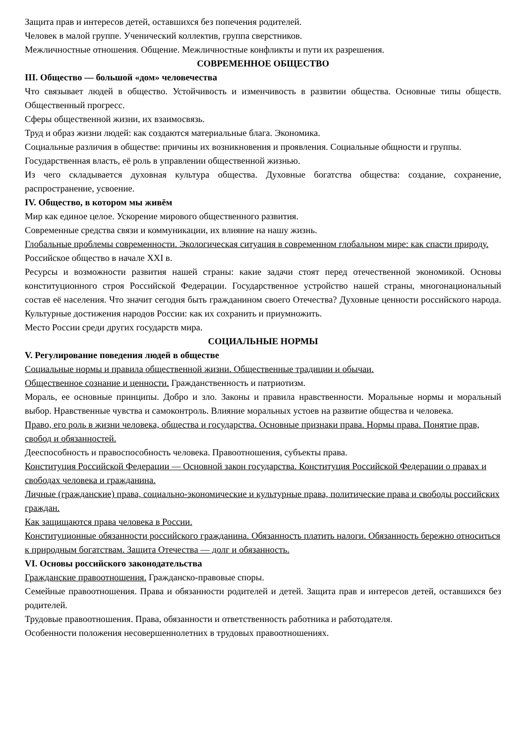Защита прав и интересов детей, оставшихся без попечения родителей.
Человек в малой группе. Ученический коллектив, группа сверстников.
Межличностные отношения. Общение. Межличностные конфликты и пути их разрешения.
СОВРЕМЕННОЕ ОБЩЕСТВО
III. Общество — большой «дом» человечества
Что связывает людей в общество. Устойчивость и изменчивость в развитии общества. Основные типы обществ. Общественный прогресс.
Сферы общественной жизни, их взаимосвязь.
Труд и образ жизни людей: как создаются материальные блага. Экономика.
Социальные различия в обществе: причины их возникновения и проявления. Социальные общности и группы.
Государственная власть, её роль в управлении общественной жизнью.
Из чего складывается духовная культура общества. Духовные богатства общества: создание, сохранение, распространение, усвоение.
IV. Общество, в котором мы живём
Мир как единое целое. Ускорение мирового общественного развития.
Современные средства связи и коммуникации, их влияние на нашу жизнь.
Глобальные проблемы современности. Экологическая ситуация в современном глобальном мире: как спасти природу.
Российское общество в начале XXI в.
Ресурсы и возможности развития нашей страны: какие задачи стоят перед отечественной экономикой. Основы конституционного строя Российской Федерации. Государственное устройство нашей страны, многонациональный состав её населения. Что значит сегодня быть гражданином своего Отечества? Духовные ценности российского народа. Культурные достижения народов России: как их сохранить и приумножить.
Место России среди других государств мира.
СОЦИАЛЬНЫЕ НОРМЫ
V. Регулирование поведения людей в обществе
Социальные нормы и правила общественной жизни. Общественные традиции и обычаи.
Общественное сознание и ценности. Гражданственность и патриотизм.
Мораль, ее основные принципы. Добро и зло. Законы и правила нравственности. Моральные нормы и моральный выбор. Нравственные чувства и самоконтроль. Влияние моральных устоев на развитие общества и человека.
Право, его роль в жизни человека, общества и государства. Основные признаки права. Нормы права. Понятие прав, свобод и обязанностей.
Дееспособность и правоспособность человека. Правоотношения, субъекты права.
Конституция Российской Федерации — Основной закон государства. Конституция Российской Федерации о правах и свободах человека и гражданина.
Личные (гражданские) права, социально-экономические и культурные права, политические права и свободы российских граждан.
Как защищаются права человека в России.
Конституционные обязанности российского гражданина. Обязанность платить налоги. Обязанность бережно относиться к природным богатствам. Защита Отечества — долг и обязанность.
VI. Основы российского законодательства
Гражданские правоотношения. Гражданско-правовые споры.
Семейные правоотношения. Права и обязанности родителей и детей. Защита прав и интересов детей, оставшихся без родителей.
Трудовые правоотношения. Права, обязанности и ответственность работника и работодателя.
Особенности положения несовершеннолетних в трудовых правоотношениях.